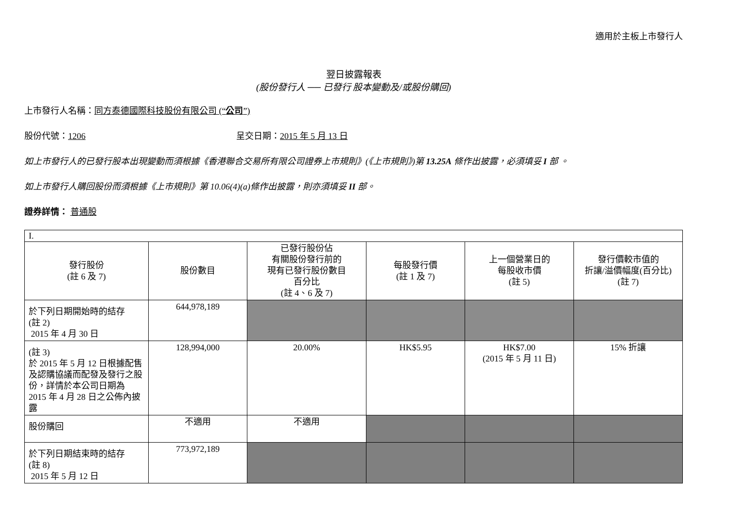適用於主板上市發行人
翌日披露報表
(股份發行人 ── 已發行 股本變動及/或股份購回)
上市發行人名稱：同方泰德國際科技股份有限公司 (“公司”)
股份代號：1206 呈交日期：2015 年 5 月 13 日
如上市發行人的已發行股本出現變動而須根據《香港聯合交易所有限公司證券上市規則》(《上市規則》)第 13.25A 條作出披露，必須填妥 I 部 。
如上市發行人購回股份而須根據《上市規則》第 10.06(4)(a)條作出披露，則亦須填妥 II 部。
證券詳情： 普通股
| I. | | | | | |
| 發行股份 (註 6 及 7) | 股份數目 | 已發行股份佔 有關股份發行前的 現有已發行股份數目 百分比 (註 4、6 及 7) | 每股發行價 (註 1 及 7) | 上一個營業日的 每股收市價 (註 5) | 發行價較市值的 折讓/溢價幅度(百分比) (註 7) |
| 於下列日期開始時的結存 (註 2) 2015 年 4 月 30 日 | 644,978,189 | | | | |
| (註 3) 於 2015 年 5 月 12 日根據配售及認購協議而配發及發行之股份，詳情於本公司日期為 2015 年 4 月 28 日之公佈內披露 | 128,994,000 | 20.00% | HK$5.95 | HK$7.00 (2015 年 5 月 11 日) | 15% 折讓 |
| 股份購回 | 不適用 | 不適用 | | | |
| 於下列日期結束時的結存 (註 8) 2015 年 5 月 12 日 | 773,972,189 | | | | |